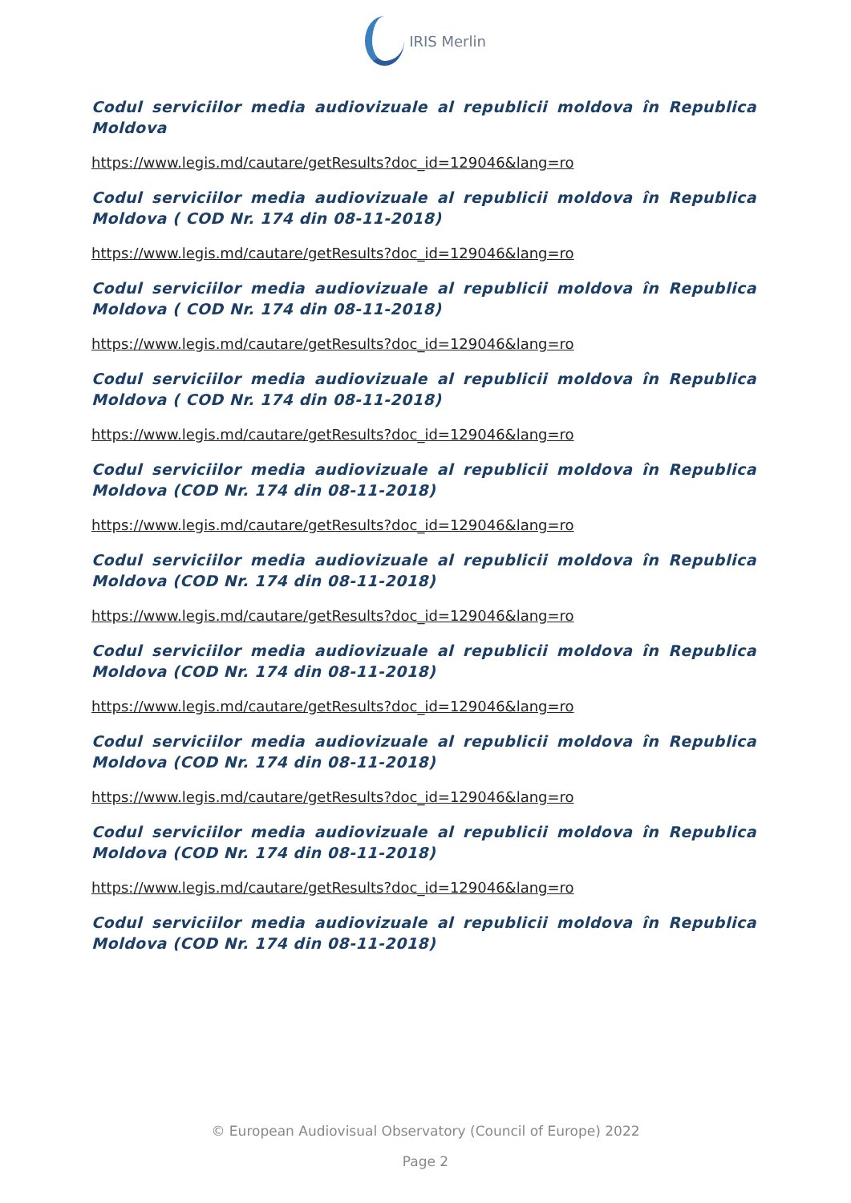IRIS Merlin
Codul serviciilor media audiovizuale al republicii moldova în Republica Moldova
https://www.legis.md/cautare/getResults?doc_id=129046&lang=ro
Codul serviciilor media audiovizuale al republicii moldova în Republica Moldova ( COD Nr. 174 din 08-11-2018)
https://www.legis.md/cautare/getResults?doc_id=129046&lang=ro
Codul serviciilor media audiovizuale al republicii moldova în Republica Moldova ( COD Nr. 174 din 08-11-2018)
https://www.legis.md/cautare/getResults?doc_id=129046&lang=ro
Codul serviciilor media audiovizuale al republicii moldova în Republica Moldova ( COD Nr. 174 din 08-11-2018)
https://www.legis.md/cautare/getResults?doc_id=129046&lang=ro
Codul serviciilor media audiovizuale al republicii moldova în Republica Moldova (COD Nr. 174 din 08-11-2018)
https://www.legis.md/cautare/getResults?doc_id=129046&lang=ro
Codul serviciilor media audiovizuale al republicii moldova în Republica Moldova (COD Nr. 174 din 08-11-2018)
https://www.legis.md/cautare/getResults?doc_id=129046&lang=ro
Codul serviciilor media audiovizuale al republicii moldova în Republica Moldova (COD Nr. 174 din 08-11-2018)
https://www.legis.md/cautare/getResults?doc_id=129046&lang=ro
Codul serviciilor media audiovizuale al republicii moldova în Republica Moldova (COD Nr. 174 din 08-11-2018)
https://www.legis.md/cautare/getResults?doc_id=129046&lang=ro
Codul serviciilor media audiovizuale al republicii moldova în Republica Moldova (COD Nr. 174 din 08-11-2018)
https://www.legis.md/cautare/getResults?doc_id=129046&lang=ro
Codul serviciilor media audiovizuale al republicii moldova în Republica Moldova (COD Nr. 174 din 08-11-2018)
© European Audiovisual Observatory (Council of Europe) 2022
Page 2